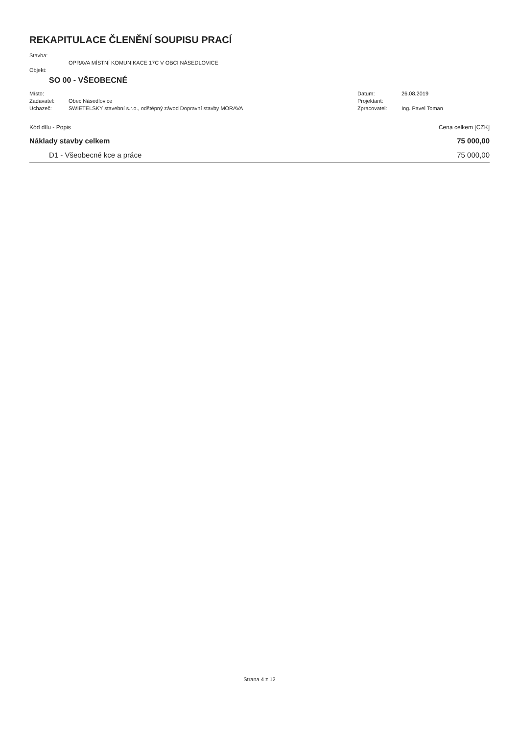REKAPITULACE ČLENĚNÍ SOUPISU PRACÍ
Stavba:
OPRAVA MÍSTNÍ KOMUNIKACE 17C V OBCI NÁSEDLOVICE
Objekt:
SO 00 - VŠEOBECNÉ
Místo: Datum: 26.08.2019
Zadavatel: Obec Násedlovice Projektant:
Uchazeč: SWIETELSKY stavební s.r.o., odštěpný závod Dopravní stavby MORAVA Zpracovatel: Ing. Pavel Toman
| Kód dílu - Popis | Cena celkem [CZK] |
| --- | --- |
| Náklady stavby celkem | 75 000,00 |
| D1 - Všeobecné kce a práce | 75 000,00 |
Strana 4 z 12